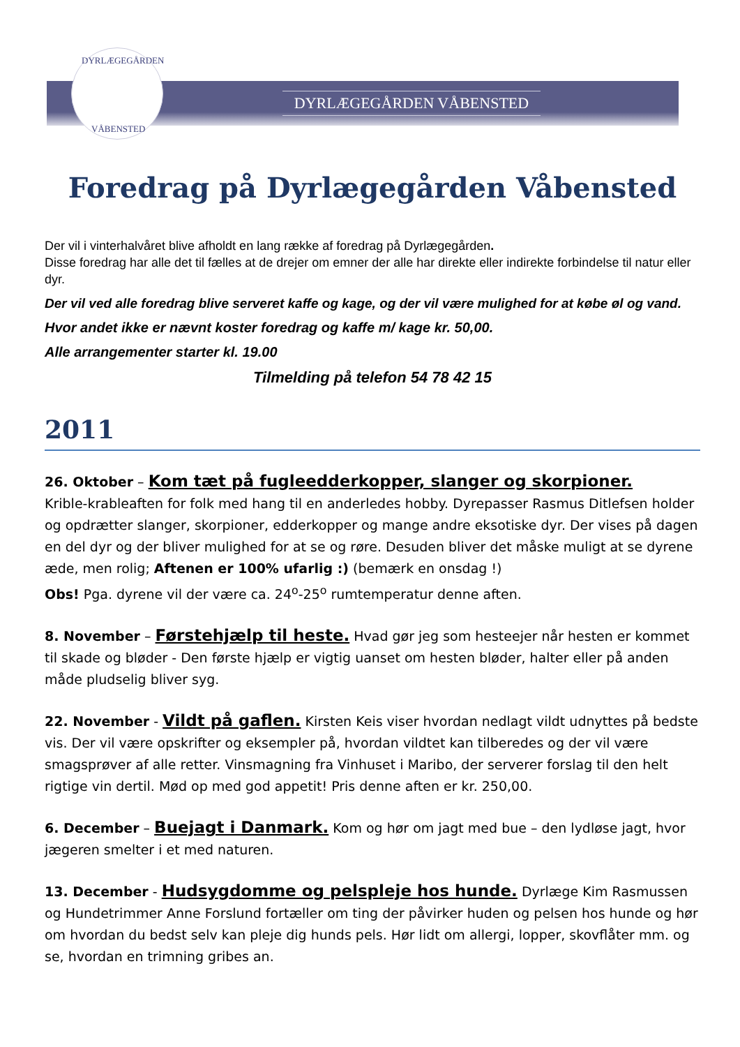DYRLÆGEGÅRDEN
VÅBENSTED
DYRLÆGEGÅRDEN VÅBENSTED
Foredrag på Dyrlægegården Våbensted
Der vil i vinterhalvåret blive afholdt en lang række af foredrag på Dyrlægegården.
Disse foredrag har alle det til fælles at de drejer om emner der alle har direkte eller indirekte forbindelse til natur eller dyr.
Der vil ved alle foredrag blive serveret kaffe og kage, og der vil være mulighed for at købe øl og vand.
Hvor andet ikke er nævnt koster foredrag og kaffe m/ kage kr. 50,00.
Alle arrangementer starter kl. 19.00
Tilmelding på telefon 54 78 42 15
2011
26. Oktober – Kom tæt på fugleedderkopper, slanger og skorpioner.
Krible-krableaften for folk med hang til en anderledes hobby. Dyrepasser Rasmus Ditlefsen holder og opdrætter slanger, skorpioner, edderkopper og mange andre eksotiske dyr. Der vises på dagen en del dyr og der bliver mulighed for at se og røre. Desuden bliver det måske muligt at se dyrene æde, men rolig; Aftenen er 100% ufarlig :) (bemærk en onsdag !)
Obs! Pga. dyrene vil der være ca. 24<sup>o</sup>-25<sup>o</sup> rumtemperatur denne aften.
8. November – Førstehjælp til heste. Hvad gør jeg som hesteejer når hesten er kommet til skade og bløder - Den første hjælp er vigtig uanset om hesten bløder, halter eller på anden måde pludselig bliver syg.
22. November - Vildt på gaflen. Kirsten Keis viser hvordan nedlagt vildt udnyttes på bedste vis. Der vil være opskrifter og eksempler på, hvordan vildtet kan tilberedes og der vil være smagsprøver af alle retter. Vinsmagning fra Vinhuset i Maribo, der serverer forslag til den helt rigtige vin dertil. Mød op med god appetit! Pris denne aften er kr. 250,00.
6. December – Buejagt i Danmark. Kom og hør om jagt med bue – den lydløse jagt, hvor jægeren smelter i et med naturen.
13. December - Hudsygdomme og pelspleje hos hunde. Dyrlæge Kim Rasmussen og Hundetrimmer Anne Forslund fortæller om ting der påvirker huden og pelsen hos hunde og hør om hvordan du bedst selv kan pleje dig hunds pels. Hør lidt om allergi, lopper, skovflåter mm. og se, hvordan en trimning gribes an.